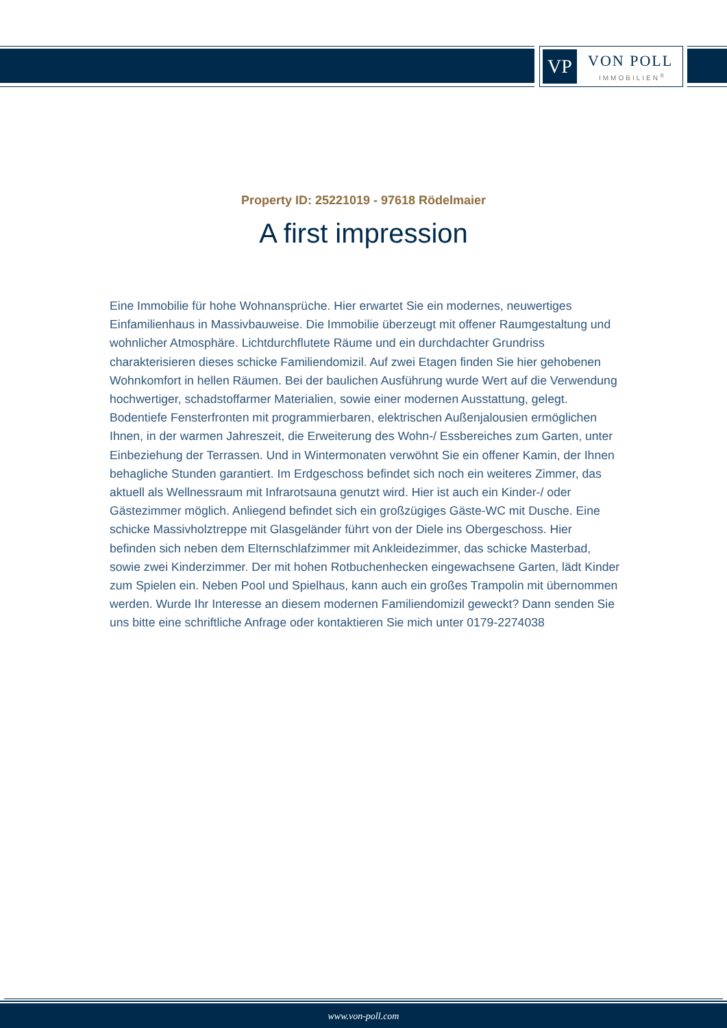VP VON POLL
IMMOBILIEN<sup>®</sup>
Property ID: 25221019 - 97618 Rödelmaier
A first impression
Eine Immobilie für hohe Wohnansprüche. Hier erwartet Sie ein modernes, neuwertiges Einfamilienhaus in Massivbauweise. Die Immobilie überzeugt mit offener Raumgestaltung und wohnlicher Atmosphäre. Lichtdurchflutete Räume und ein durchdachter Grundriss charakterisieren dieses schicke Familiendomizil. Auf zwei Etagen finden Sie hier gehobenen Wohnkomfort in hellen Räumen. Bei der baulichen Ausführung wurde Wert auf die Verwendung hochwertiger, schadstoffarmer Materialien, sowie einer modernen Ausstattung, gelegt. Bodentiefe Fensterfronten mit programmierbaren, elektrischen Außenjalousien ermöglichen Ihnen, in der warmen Jahreszeit, die Erweiterung des Wohn-/ Essbereiches zum Garten, unter Einbeziehung der Terrassen. Und in Wintermonaten verwöhnt Sie ein offener Kamin, der Ihnen behagliche Stunden garantiert. Im Erdgeschoss befindet sich noch ein weiteres Zimmer, das aktuell als Wellnessraum mit Infrarotsauna genutzt wird. Hier ist auch ein Kinder-/ oder Gästezimmer möglich. Anliegend befindet sich ein großzügiges Gäste-WC mit Dusche. Eine schicke Massivholztreppe mit Glasgeländer führt von der Diele ins Obergeschoss. Hier befinden sich neben dem Elternschlafzimmer mit Ankleidezimmer, das schicke Masterbad, sowie zwei Kinderzimmer. Der mit hohen Rotbuchenhecken eingewachsene Garten, lädt Kinder zum Spielen ein. Neben Pool und Spielhaus, kann auch ein großes Trampolin mit übernommen werden. Wurde Ihr Interesse an diesem modernen Familiendomizil geweckt? Dann senden Sie uns bitte eine schriftliche Anfrage oder kontaktieren Sie mich unter 0179-2274038
www.von-poll.com